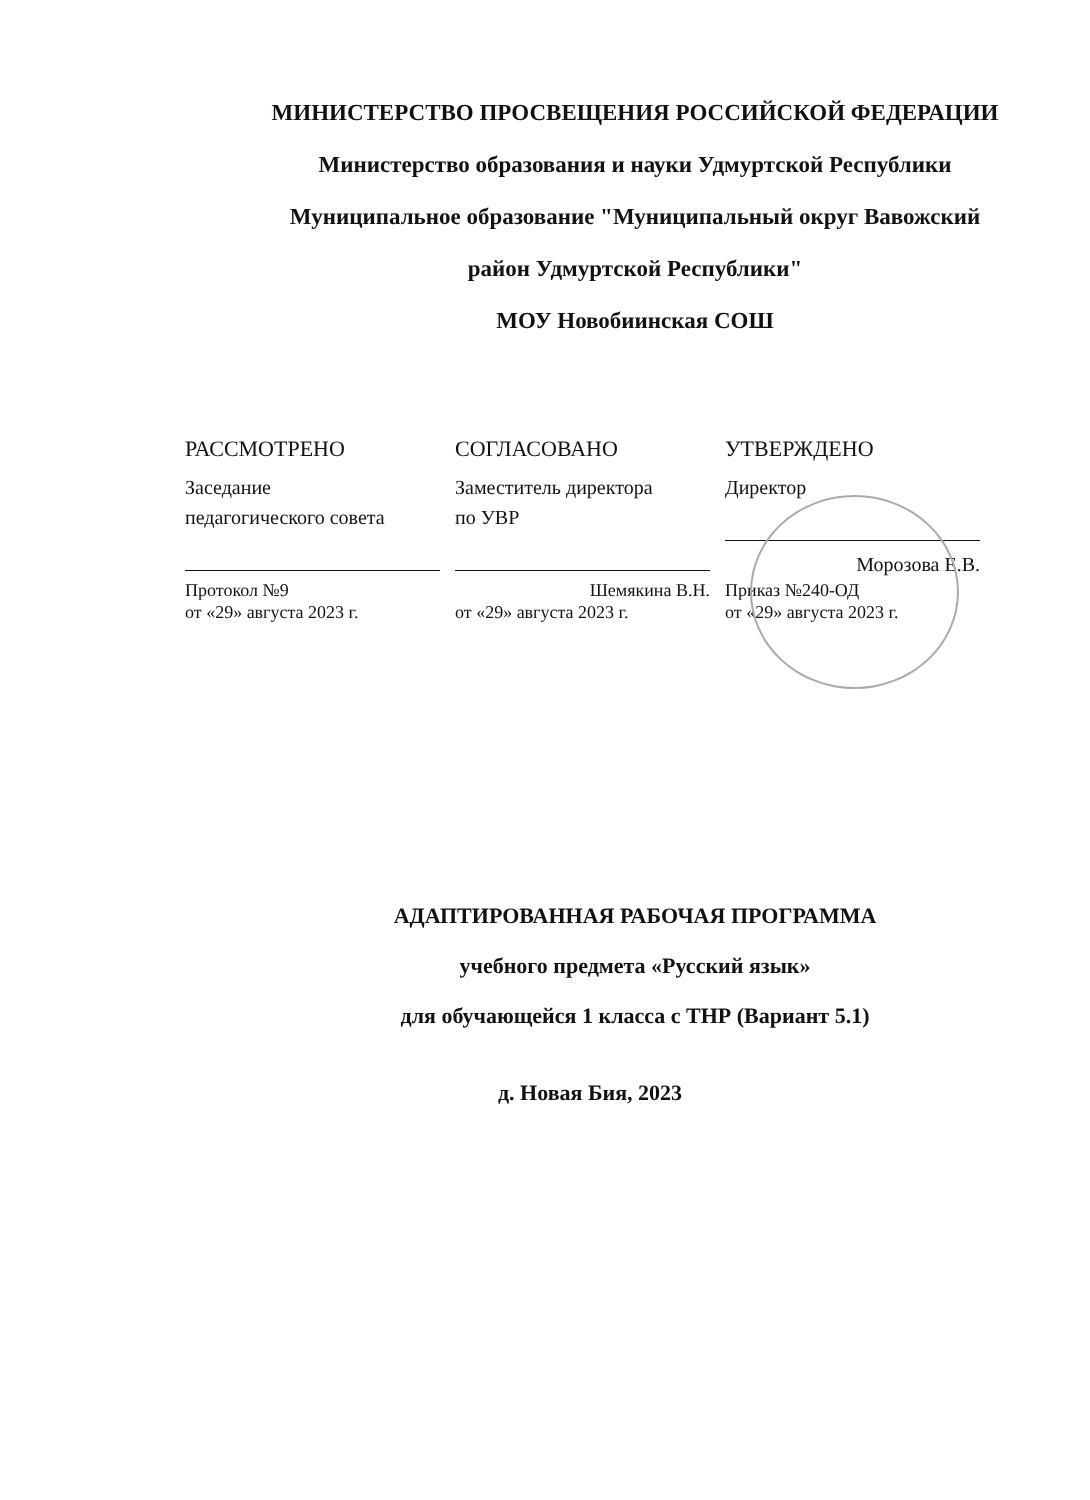МИНИСТЕРСТВО ПРОСВЕЩЕНИЯ РОССИЙСКОЙ ФЕДЕРАЦИИ
Министерство образования и науки Удмуртской Республики
Муниципальное образование "Муниципальный округ Вавожский
район Удмуртской Республики"
МОУ Новобиинская СОШ
РАССМОТРЕНО
Заседание
педагогического совета
Протокол №9
от «29» августа 2023 г.
СОГЛАСОВАНО
Заместитель директора
по УВР
Шемякина В.Н.
от «29» августа 2023 г.
УТВЕРЖДЕНО
Директор
Морозова Е.В.
Приказ №240-ОД
от «29» августа 2023 г.
АДАПТИРОВАННАЯ РАБОЧАЯ ПРОГРАММА
учебного предмета «Русский язык»
для обучающейся 1 класса с ТНР (Вариант 5.1)
д. Новая Бия, 2023